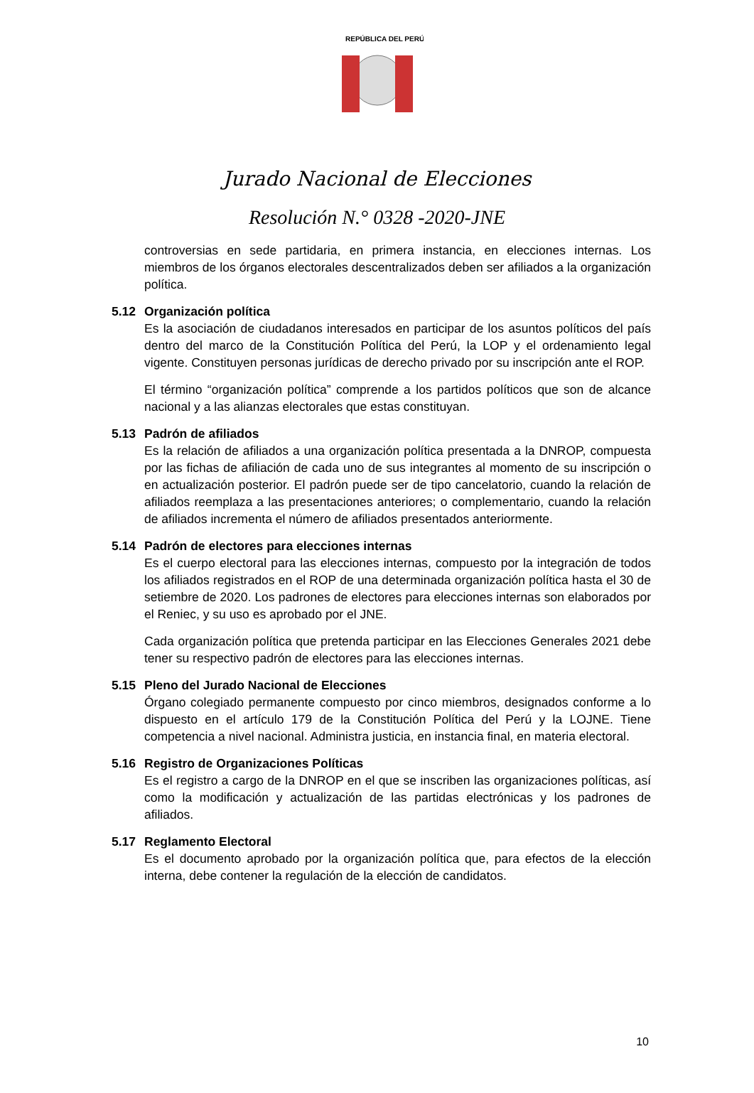REPÚBLICA DEL PERÚ
Jurado Nacional de Elecciones
Resolución N.° 0328 -2020-JNE
controversias en sede partidaria, en primera instancia, en elecciones internas. Los miembros de los órganos electorales descentralizados deben ser afiliados a la organización política.
5.12 Organización política
Es la asociación de ciudadanos interesados en participar de los asuntos políticos del país dentro del marco de la Constitución Política del Perú, la LOP y el ordenamiento legal vigente. Constituyen personas jurídicas de derecho privado por su inscripción ante el ROP.
El término “organización política” comprende a los partidos políticos que son de alcance nacional y a las alianzas electorales que estas constituyan.
5.13 Padrón de afiliados
Es la relación de afiliados a una organización política presentada a la DNROP, compuesta por las fichas de afiliación de cada uno de sus integrantes al momento de su inscripción o en actualización posterior. El padrón puede ser de tipo cancelatorio, cuando la relación de afiliados reemplaza a las presentaciones anteriores; o complementario, cuando la relación de afiliados incrementa el número de afiliados presentados anteriormente.
5.14 Padrón de electores para elecciones internas
Es el cuerpo electoral para las elecciones internas, compuesto por la integración de todos los afiliados registrados en el ROP de una determinada organización política hasta el 30 de setiembre de 2020. Los padrones de electores para elecciones internas son elaborados por el Reniec, y su uso es aprobado por el JNE.
Cada organización política que pretenda participar en las Elecciones Generales 2021 debe tener su respectivo padrón de electores para las elecciones internas.
5.15 Pleno del Jurado Nacional de Elecciones
Órgano colegiado permanente compuesto por cinco miembros, designados conforme a lo dispuesto en el artículo 179 de la Constitución Política del Perú y la LOJNE. Tiene competencia a nivel nacional. Administra justicia, en instancia final, en materia electoral.
5.16 Registro de Organizaciones Políticas
Es el registro a cargo de la DNROP en el que se inscriben las organizaciones políticas, así como la modificación y actualización de las partidas electrónicas y los padrones de afiliados.
5.17 Reglamento Electoral
Es el documento aprobado por la organización política que, para efectos de la elección interna, debe contener la regulación de la elección de candidatos.
10